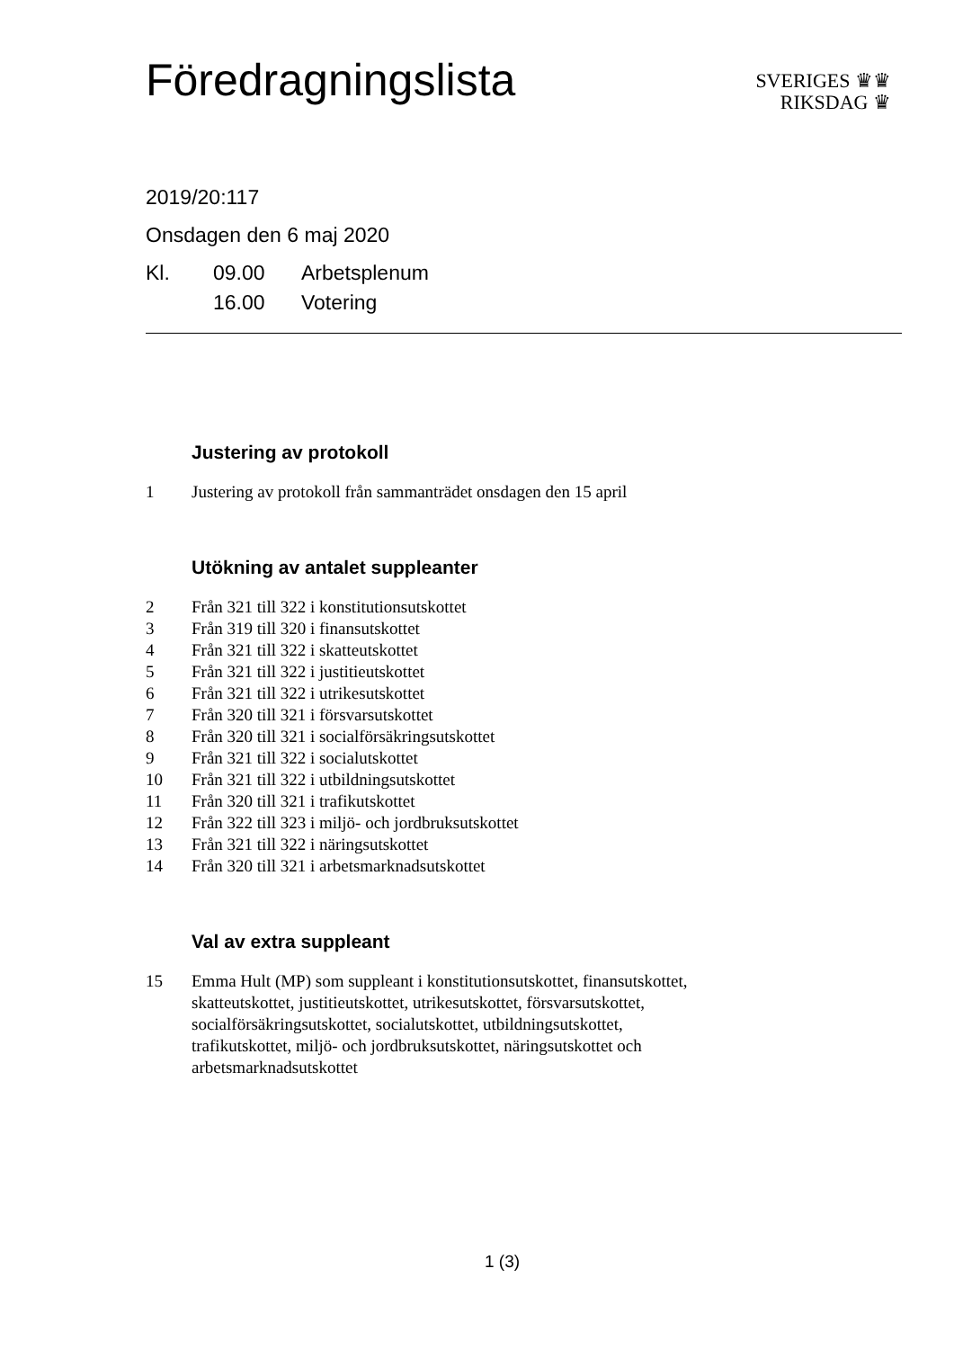Föredragningslista
SVERIGES ♛♛
RIKSDAG ♛
2019/20:117
Onsdagen den 6 maj 2020
| Kl. | 09.00 | Arbetsplenum |
| | 16.00 | Votering |
Justering av protokoll
1 Justering av protokoll från sammanträdet onsdagen den 15 april
Utökning av antalet suppleanter
2 Från 321 till 322 i konstitutionsutskottet
3 Från 319 till 320 i finansutskottet
4 Från 321 till 322 i skatteutskottet
5 Från 321 till 322 i justitieutskottet
6 Från 321 till 322 i utrikesutskottet
7 Från 320 till 321 i försvarsutskottet
8 Från 320 till 321 i socialförsäkringsutskottet
9 Från 321 till 322 i socialutskottet
10 Från 321 till 322 i utbildningsutskottet
11 Från 320 till 321 i trafikutskottet
12 Från 322 till 323 i miljö- och jordbruksutskottet
13 Från 321 till 322 i näringsutskottet
14 Från 320 till 321 i arbetsmarknadsutskottet
Val av extra suppleant
15 Emma Hult (MP) som suppleant i konstitutionsutskottet, finansutskottet, skatteutskottet, justitieutskottet, utrikesutskottet, försvarsutskottet, socialförsäkringsutskottet, socialutskottet, utbildningsutskottet, trafikutskottet, miljö- och jordbruksutskottet, näringsutskottet och arbetsmarknadsutskottet
1 (3)